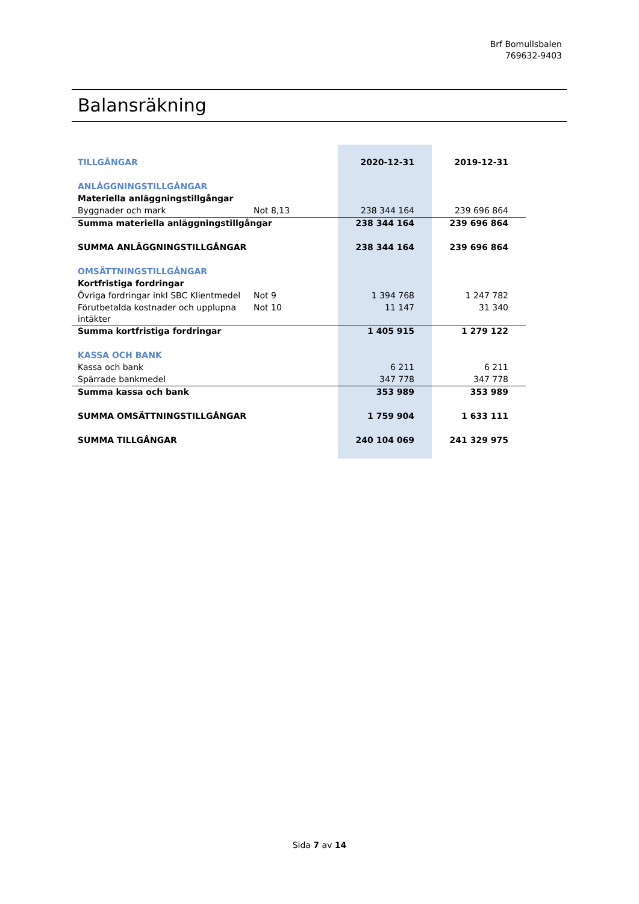Brf Bomullsbalen
769632-9403
Balansräkning
| TILLGÅNGAR | | 2020-12-31 | 2019-12-31 |
| ANLÄGGNINGSTILLGÅNGAR | | | |
| Materiella anläggningstillgångar | | | |
| Byggnader och mark | Not 8,13 | 238 344 164 | 239 696 864 |
| Summa materiella anläggningstillgångar | | 238 344 164 | 239 696 864 |
| SUMMA ANLÄGGNINGSTILLGÅNGAR | | 238 344 164 | 239 696 864 |
| OMSÄTTNINGSTILLGÅNGAR | | | |
| Kortfristiga fordringar | | | |
| Övriga fordringar inkl SBC Klientmedel | Not 9 | 1 394 768 | 1 247 782 |
| Förutbetalda kostnader och upplupna intäkter | Not 10 | 11 147 | 31 340 |
| Summa kortfristiga fordringar | | 1 405 915 | 1 279 122 |
| KASSA OCH BANK | | | |
| Kassa och bank | | 6 211 | 6 211 |
| Spärrade bankmedel | | 347 778 | 347 778 |
| Summa kassa och bank | | 353 989 | 353 989 |
| SUMMA OMSÄTTNINGSTILLGÅNGAR | | 1 759 904 | 1 633 111 |
| SUMMA TILLGÅNGAR | | 240 104 069 | 241 329 975 |
Sida 7 av 14